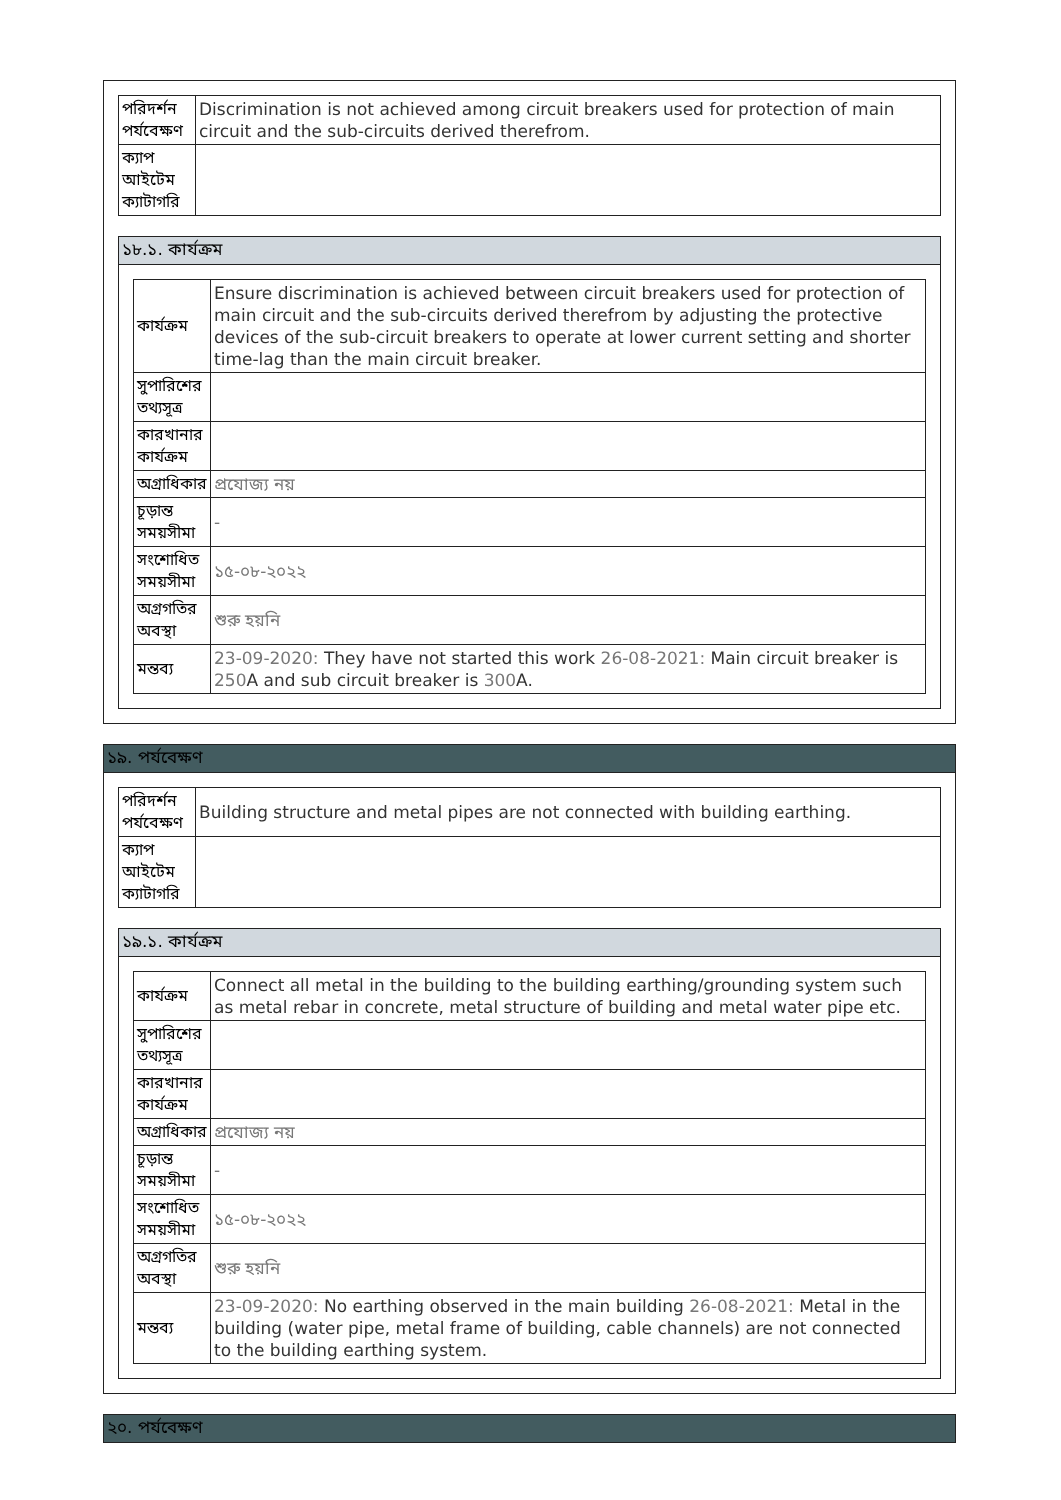| পরিদর্শন পর্যবেক্ষণ | Discrimination is not achieved among circuit breakers used for protection of main circuit and the sub-circuits derived therefrom. |
| ক্যাপ আইটেম ক্যাটাগরি | |
১৮.১. কার্যক্রম
| কার্যক্রম | Ensure discrimination is achieved between circuit breakers used for protection of main circuit and the sub-circuits derived therefrom by adjusting the protective devices of the sub-circuit breakers to operate at lower current setting and shorter time-lag than the main circuit breaker. |
| সুপারিশের তথ্যসূত্র | |
| কারখানার কার্যক্রম | |
| অগ্রাধিকার | প্রযোজ্য নয় |
| চূড়ান্ত সময়সীমা | - |
| সংশোধিত সময়সীমা | ১৫-০৮-২০২২ |
| অগ্রগতির অবস্থা | শুরু হয়নি |
| মন্তব্য | 23-09-2020: They have not started this work 26-08-2021: Main circuit breaker is 250 A and sub circuit breaker is 300 A. |
১৯. পর্যবেক্ষণ
| পরিদর্শন পর্যবেক্ষণ | Building structure and metal pipes are not connected with building earthing. |
| ক্যাপ আইটেম ক্যাটাগরি | |
১৯.১. কার্যক্রম
| কার্যক্রম | Connect all metal in the building to the building earthing/grounding system such as metal rebar in concrete, metal structure of building and metal water pipe etc. |
| সুপারিশের তথ্যসূত্র | |
| কারখানার কার্যক্রম | |
| অগ্রাধিকার | প্রযোজ্য নয় |
| চূড়ান্ত সময়সীমা | - |
| সংশোধিত সময়সীমা | ১৫-০৮-২০২২ |
| অগ্রগতির অবস্থা | শুরু হয়নি |
| মন্তব্য | 23-09-2020: No earthing observed in the main building 26-08-2021: Metal in the building (water pipe, metal frame of building, cable channels) are not connected to the building earthing system. |
২০. পর্যবেক্ষণ